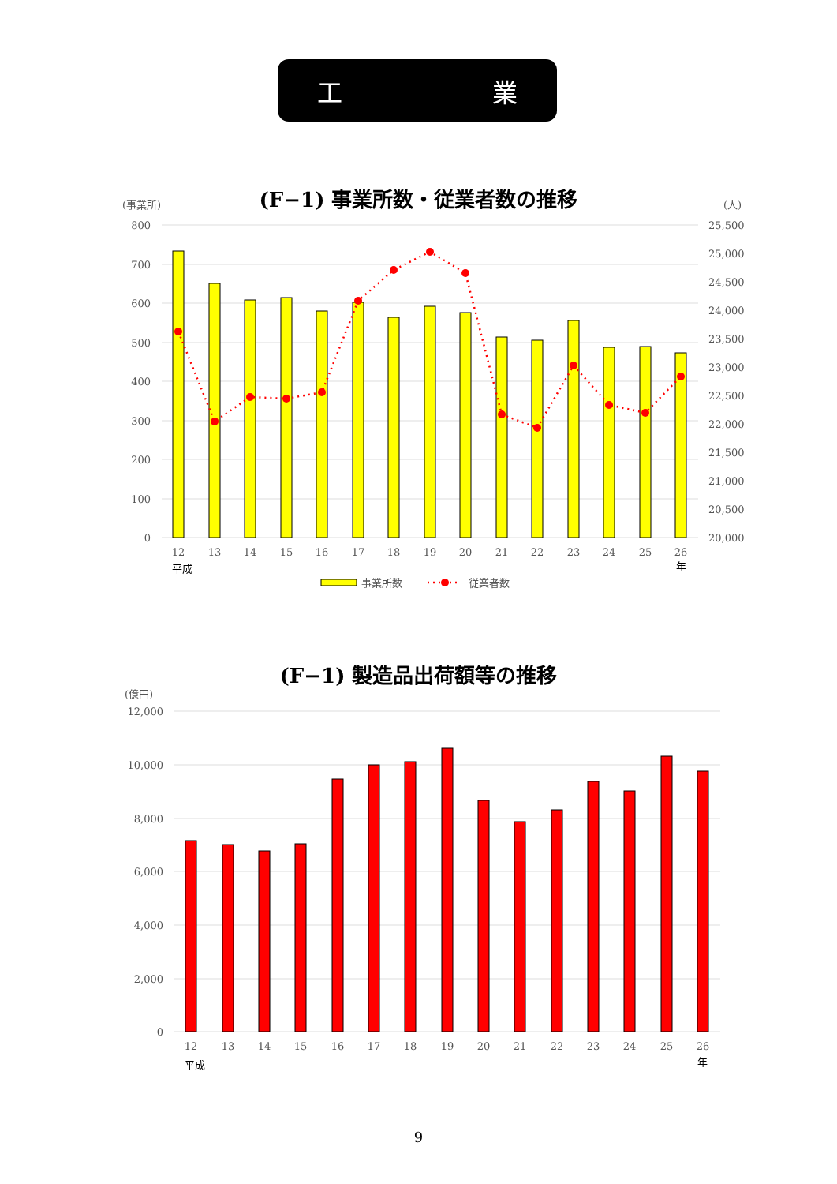工 業
(F−1) 事業所数・従業者数の推移
(事業所)
(人)
800
700
600
500
400
300
200
100
0
25,500
25,000
24,500
24,000
23,500
23,000
22,500
22,000
21,500
21,000
20,500
20,000
12
13
14
15
16
17
18
19
20
21
22
23
24
25
26
平成
年
事業所数
従業者数
(F−1) 製造品出荷額等の推移
(億円)
12,000
10,000
8,000
6,000
4,000
2,000
0
12
13
14
15
16
17
18
19
20
21
22
23
24
25
26
平成
年
9